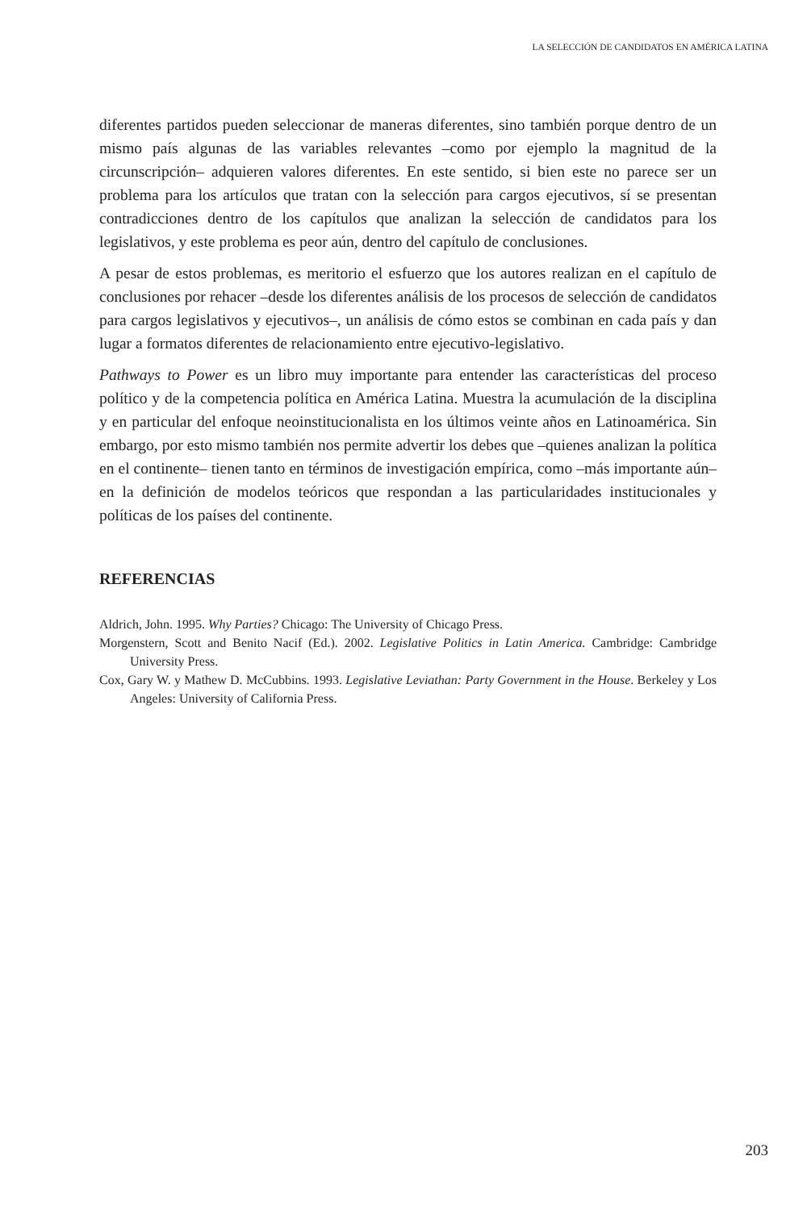LA SELECCIÓN DE CANDIDATOS EN AMÉRICA LATINA
diferentes partidos pueden seleccionar de maneras diferentes, sino también porque dentro de un mismo país algunas de las variables relevantes –como por ejemplo la magnitud de la circunscripción– adquieren valores diferentes. En este sentido, si bien este no parece ser un problema para los artículos que tratan con la selección para cargos ejecutivos, sí se presentan contradicciones dentro de los capítulos que analizan la selección de candidatos para los legislativos, y este problema es peor aún, dentro del capítulo de conclusiones.
A pesar de estos problemas, es meritorio el esfuerzo que los autores realizan en el capítulo de conclusiones por rehacer –desde los diferentes análisis de los procesos de selección de candidatos para cargos legislativos y ejecutivos–, un análisis de cómo estos se combinan en cada país y dan lugar a formatos diferentes de relacionamiento entre ejecutivo-legislativo.
Pathways to Power es un libro muy importante para entender las características del proceso político y de la competencia política en América Latina. Muestra la acumulación de la disciplina y en particular del enfoque neoinstitucionalista en los últimos veinte años en Latinoamérica. Sin embargo, por esto mismo también nos permite advertir los debes que –quienes analizan la política en el continente– tienen tanto en términos de investigación empírica, como –más importante aún– en la definición de modelos teóricos que respondan a las particularidades institucionales y políticas de los países del continente.
REFERENCIAS
Aldrich, John. 1995. Why Parties? Chicago: The University of Chicago Press.
Morgenstern, Scott and Benito Nacif (Ed.). 2002. Legislative Politics in Latin America. Cambridge: Cambridge University Press.
Cox, Gary W. y Mathew D. McCubbins. 1993. Legislative Leviathan: Party Government in the House. Berkeley y Los Angeles: University of California Press.
203